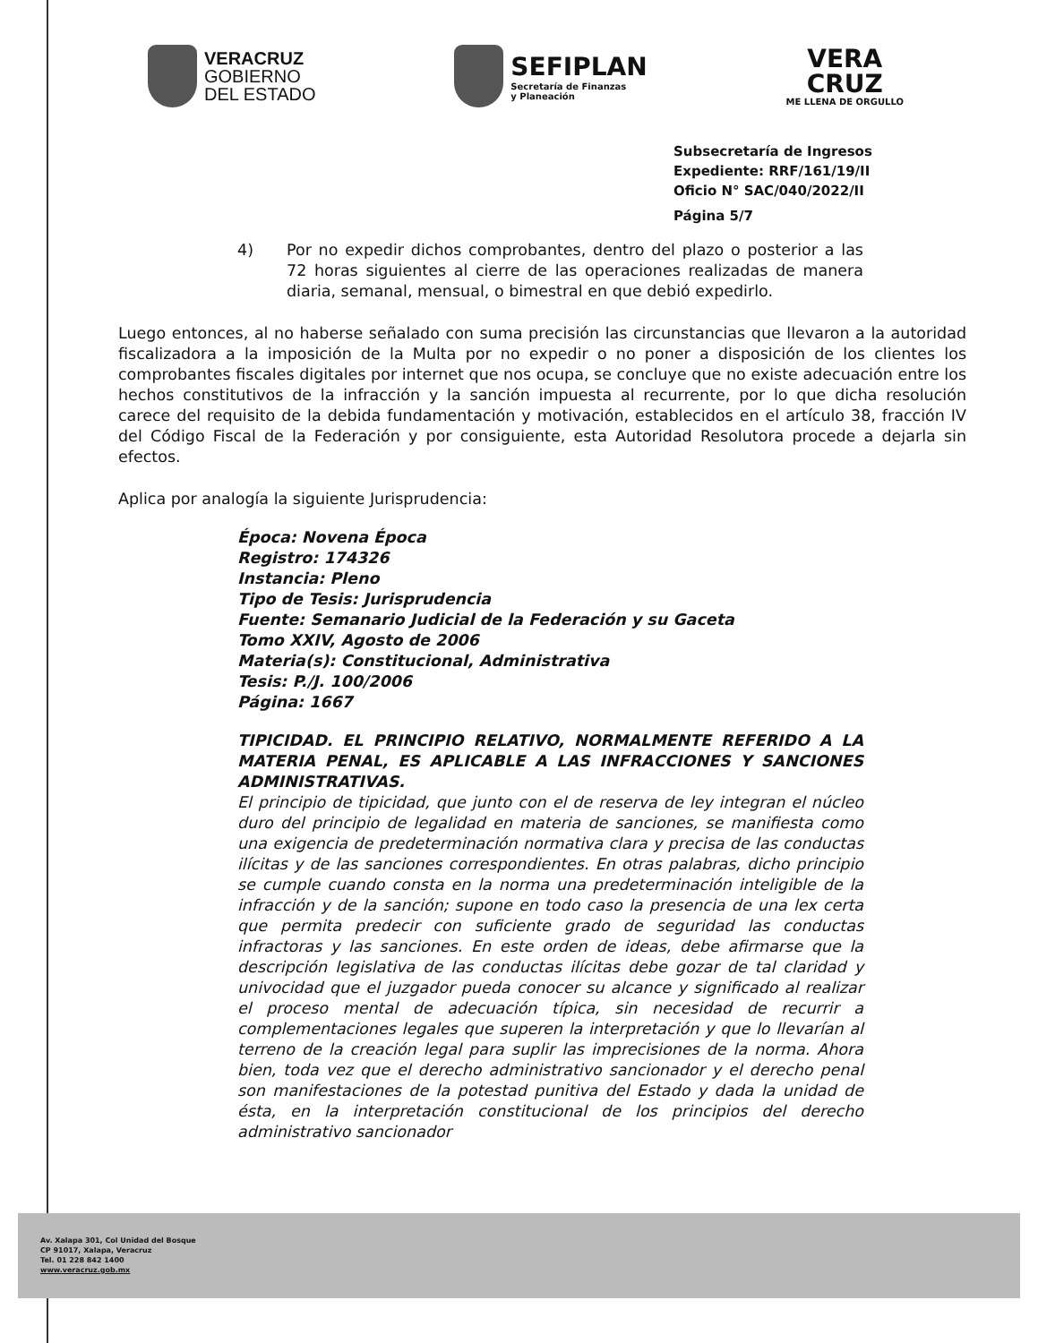VERACRUZ
GOBIERNO
DEL ESTADO
SEFIPLAN
Secretaría de Finanzas
y Planeación
VERA
CRUZ
ME LLENA DE ORGULLO
Subsecretaría de Ingresos
Expediente: RRF/161/19/II
Oficio N° SAC/040/2022/II
Página 5/7
4) Por no expedir dichos comprobantes, dentro del plazo o posterior a las 72 horas siguientes al cierre de las operaciones realizadas de manera diaria, semanal, mensual, o bimestral en que debió expedirlo.
Luego entonces, al no haberse señalado con suma precisión las circunstancias que llevaron a la autoridad fiscalizadora a la imposición de la Multa por no expedir o no poner a disposición de los clientes los comprobantes fiscales digitales por internet que nos ocupa, se concluye que no existe adecuación entre los hechos constitutivos de la infracción y la sanción impuesta al recurrente, por lo que dicha resolución carece del requisito de la debida fundamentación y motivación, establecidos en el artículo 38, fracción IV del Código Fiscal de la Federación y por consiguiente, esta Autoridad Resolutora procede a dejarla sin efectos.
Aplica por analogía la siguiente Jurisprudencia:
Época: Novena Época
Registro: 174326
Instancia: Pleno
Tipo de Tesis: Jurisprudencia
Fuente: Semanario Judicial de la Federación y su Gaceta
Tomo XXIV, Agosto de 2006
Materia(s): Constitucional, Administrativa
Tesis: P./J. 100/2006
Página: 1667
TIPICIDAD. EL PRINCIPIO RELATIVO, NORMALMENTE REFERIDO A LA MATERIA PENAL, ES APLICABLE A LAS INFRACCIONES Y SANCIONES ADMINISTRATIVAS.
El principio de tipicidad, que junto con el de reserva de ley integran el núcleo duro del principio de legalidad en materia de sanciones, se manifiesta como una exigencia de predeterminación normativa clara y precisa de las conductas ilícitas y de las sanciones correspondientes. En otras palabras, dicho principio se cumple cuando consta en la norma una predeterminación inteligible de la infracción y de la sanción; supone en todo caso la presencia de una lex certa que permita predecir con suficiente grado de seguridad las conductas infractoras y las sanciones. En este orden de ideas, debe afirmarse que la descripción legislativa de las conductas ilícitas debe gozar de tal claridad y univocidad que el juzgador pueda conocer su alcance y significado al realizar el proceso mental de adecuación típica, sin necesidad de recurrir a complementaciones legales que superen la interpretación y que lo llevarían al terreno de la creación legal para suplir las imprecisiones de la norma. Ahora bien, toda vez que el derecho administrativo sancionador y el derecho penal son manifestaciones de la potestad punitiva del Estado y dada la unidad de ésta, en la interpretación constitucional de los principios del derecho administrativo sancionador
Av. Xalapa 301, Col Unidad del Bosque
CP 91017, Xalapa, Veracruz
Tel. 01 228 842 1400
www.veracruz.gob.mx